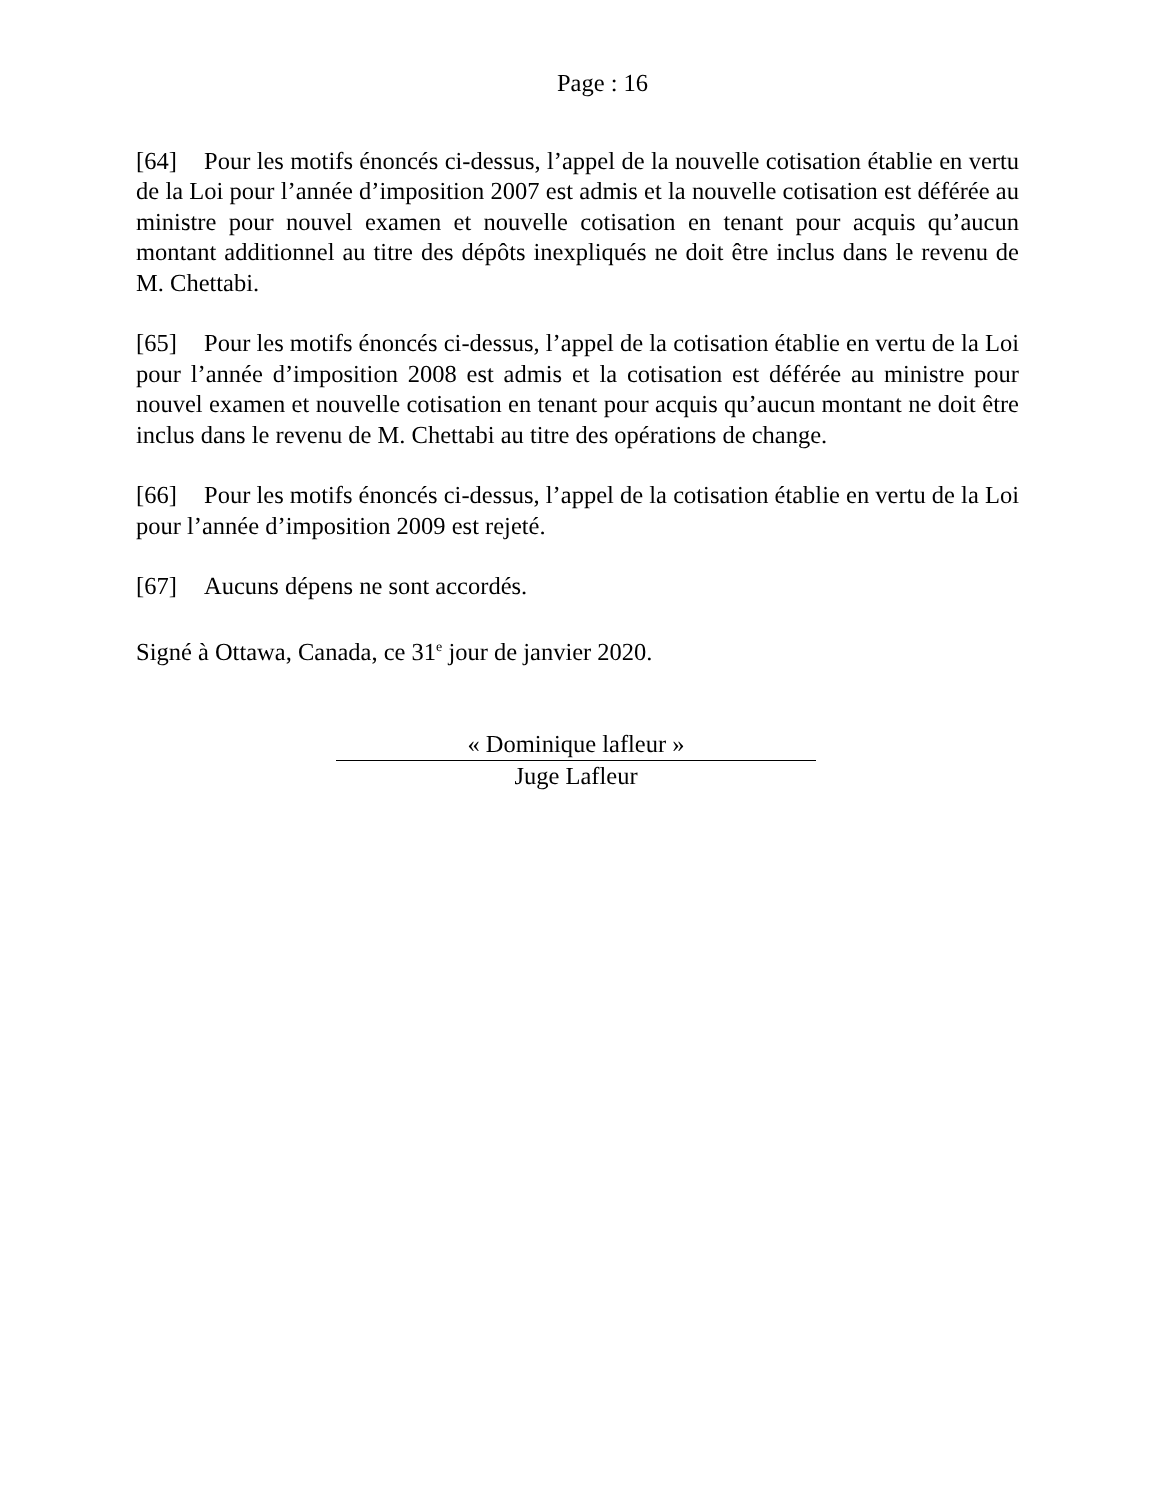Page : 16
[64] Pour les motifs énoncés ci-dessus, l’appel de la nouvelle cotisation établie en vertu de la Loi pour l’année d’imposition 2007 est admis et la nouvelle cotisation est déférée au ministre pour nouvel examen et nouvelle cotisation en tenant pour acquis qu’aucun montant additionnel au titre des dépôts inexpliqués ne doit être inclus dans le revenu de M. Chettabi.
[65] Pour les motifs énoncés ci-dessus, l’appel de la cotisation établie en vertu de la Loi pour l’année d’imposition 2008 est admis et la cotisation est déférée au ministre pour nouvel examen et nouvelle cotisation en tenant pour acquis qu’aucun montant ne doit être inclus dans le revenu de M. Chettabi au titre des opérations de change.
[66] Pour les motifs énoncés ci-dessus, l’appel de la cotisation établie en vertu de la Loi pour l’année d’imposition 2009 est rejeté.
[67] Aucuns dépens ne sont accordés.
Signé à Ottawa, Canada, ce 31<sup>e</sup> jour de janvier 2020.
« Dominique lafleur »
Juge Lafleur